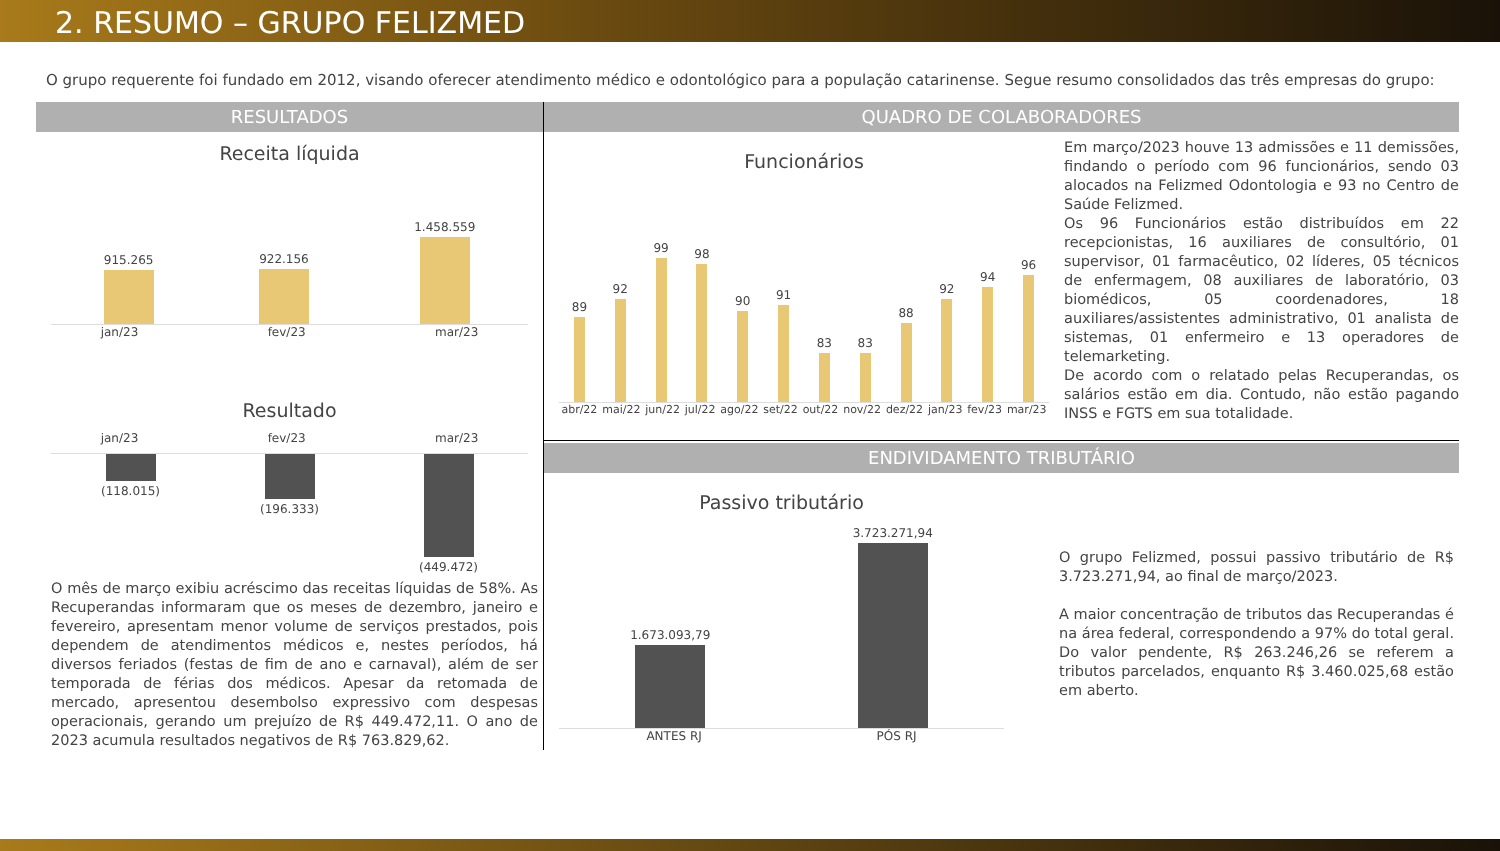2. RESUMO – GRUPO FELIZMED
O grupo requerente foi fundado em 2012, visando oferecer atendimento médico e odontológico para a população catarinense. Segue resumo consolidados das três empresas do grupo:
RESULTADOS
Receita líquida
915.265
922.156
1.458.559
jan/23 fev/23 mar/23
Resultado
jan/23 fev/23 mar/23
(118.015) (196.333) (449.472)
O mês de março exibiu acréscimo das receitas líquidas de 58%. As Recuperandas informaram que os meses de dezembro, janeiro e fevereiro, apresentam menor volume de serviços prestados, pois dependem de atendimentos médicos e, nestes períodos, há diversos feriados (festas de fim de ano e carnaval), além de ser temporada de férias dos médicos. Apesar da retomada de mercado, apresentou desembolso expressivo com despesas operacionais, gerando um prejuízo de R$ 449.472,11. O ano de 2023 acumula resultados negativos de R$ 763.829,62.
QUADRO DE COLABORADORES
Funcionários
89
92
99
98
90
91
83
83
88
92
94
96
abr/22 mai/22 jun/22 jul/22 ago/22 set/22 out/22 nov/22 dez/22 jan/23 fev/23 mar/23
Em março/2023 houve 13 admissões e 11 demissões, findando o período com 96 funcionários, sendo 03 alocados na Felizmed Odontologia e 93 no Centro de Saúde Felizmed.
Os 96 Funcionários estão distribuídos em 22 recepcionistas, 16 auxiliares de consultório, 01 supervisor, 01 farmacêutico, 02 líderes, 05 técnicos de enfermagem, 08 auxiliares de laboratório, 03 biomédicos, 05 coordenadores, 18 auxiliares/assistentes administrativo, 01 analista de sistemas, 01 enfermeiro e 13 operadores de telemarketing.
De acordo com o relatado pelas Recuperandas, os salários estão em dia. Contudo, não estão pagando INSS e FGTS em sua totalidade.
ENDIVIDAMENTO TRIBUTÁRIO
Passivo tributário
1.673.093,79
3.723.271,94
ANTES RJ PÓS RJ
O grupo Felizmed, possui passivo tributário de R$ 3.723.271,94, ao final de março/2023.
A maior concentração de tributos das Recuperandas é na área federal, correspondendo a 97% do total geral. Do valor pendente, R$ 263.246,26 se referem a tributos parcelados, enquanto R$ 3.460.025,68 estão em aberto.